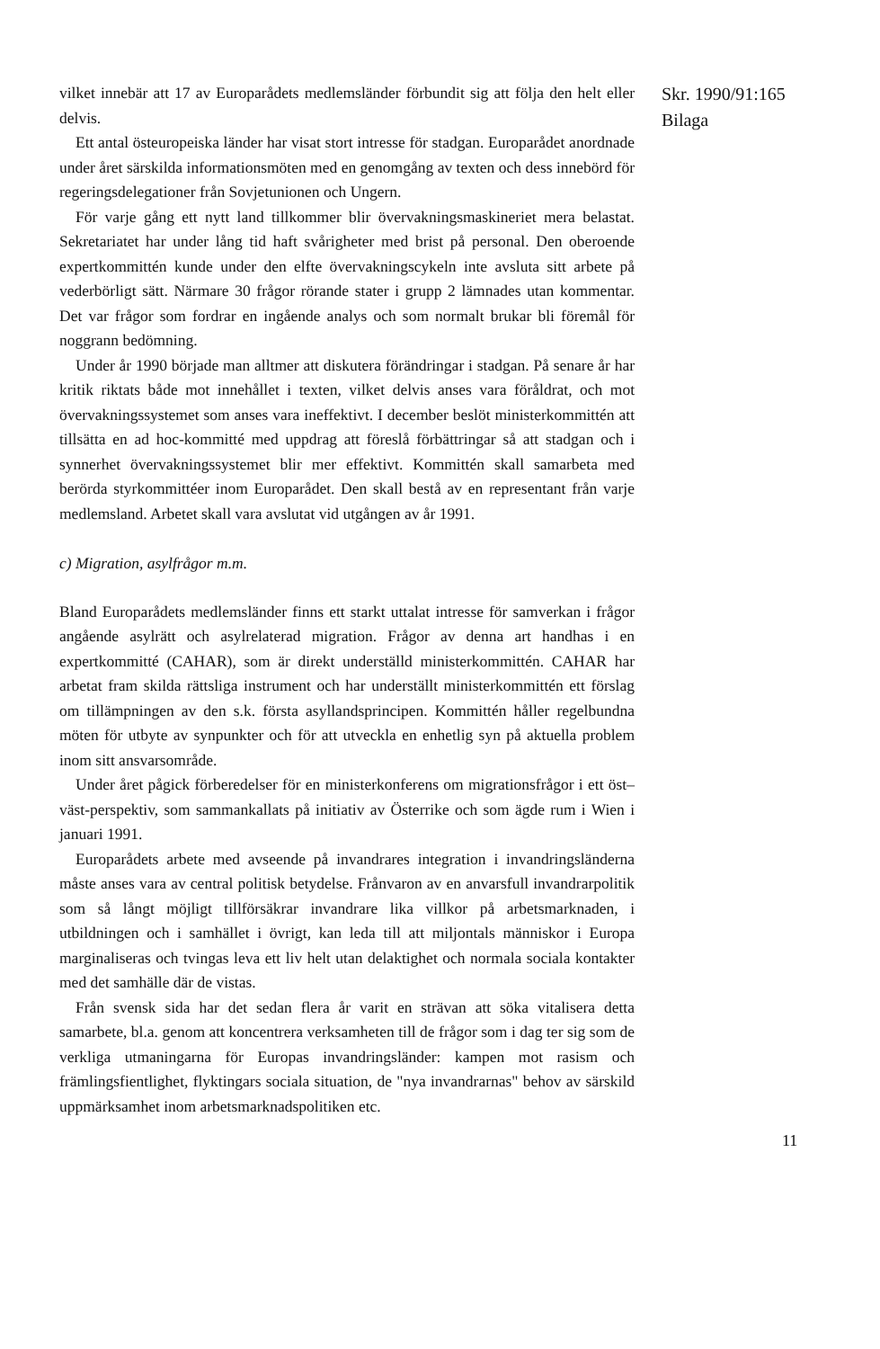vilket innebär att 17 av Europarådets medlemsländer förbundit sig att följa den helt eller delvis.
Ett antal östeuropeiska länder har visat stort intresse för stadgan. Europarådet anordnade under året särskilda informationsmöten med en genomgång av texten och dess innebörd för regeringsdelegationer från Sovjetunionen och Ungern.
För varje gång ett nytt land tillkommer blir övervakningsmaskineriet mera belastat. Sekretariatet har under lång tid haft svårigheter med brist på personal. Den oberoende expertkommittén kunde under den elfte övervakningscykeln inte avsluta sitt arbete på vederbörligt sätt. Närmare 30 frågor rörande stater i grupp 2 lämnades utan kommentar. Det var frågor som fordrar en ingående analys och som normalt brukar bli föremål för noggrann bedömning.
Under år 1990 började man alltmer att diskutera förändringar i stadgan. På senare år har kritik riktats både mot innehållet i texten, vilket delvis anses vara föråldrat, och mot övervakningssystemet som anses vara ineffektivt. I december beslöt ministerkommittén att tillsätta en ad hoc-kommitté med uppdrag att föreslå förbättringar så att stadgan och i synnerhet övervakningssystemet blir mer effektivt. Kommittén skall samarbeta med berörda styrkommittéer inom Europarådet. Den skall bestå av en representant från varje medlemsland. Arbetet skall vara avslutat vid utgången av år 1991.
c) Migration, asylfrågor m.m.
Bland Europarådets medlemsländer finns ett starkt uttalat intresse för samverkan i frågor angående asylrätt och asylrelaterad migration. Frågor av denna art handhas i en expertkommitté (CAHAR), som är direkt underställd ministerkommittén. CAHAR har arbetat fram skilda rättsliga instrument och har underställt ministerkommittén ett förslag om tillämpningen av den s.k. första asyllandsprincipen. Kommittén håller regelbundna möten för utbyte av synpunkter och för att utveckla en enhetlig syn på aktuella problem inom sitt ansvarsområde.
Under året pågick förberedelser för en ministerkonferens om migrationsfrågor i ett öst–väst-perspektiv, som sammankallats på initiativ av Österrike och som ägde rum i Wien i januari 1991.
Europarådets arbete med avseende på invandrares integration i invandringsländerna måste anses vara av central politisk betydelse. Frånvaron av en anvarsfull invandrarpolitik som så långt möjligt tillförsäkrar invandrare lika villkor på arbetsmarknaden, i utbildningen och i samhället i övrigt, kan leda till att miljontals människor i Europa marginaliseras och tvingas leva ett liv helt utan delaktighet och normala sociala kontakter med det samhälle där de vistas.
Från svensk sida har det sedan flera år varit en strävan att söka vitalisera detta samarbete, bl.a. genom att koncentrera verksamheten till de frågor som i dag ter sig som de verkliga utmaningarna för Europas invandringsländer: kampen mot rasism och främlingsfientlighet, flyktingars sociala situation, de "nya invandrarnas" behov av särskild uppmärksamhet inom arbetsmarknadspolitiken etc.
Skr. 1990/91:165
Bilaga
11